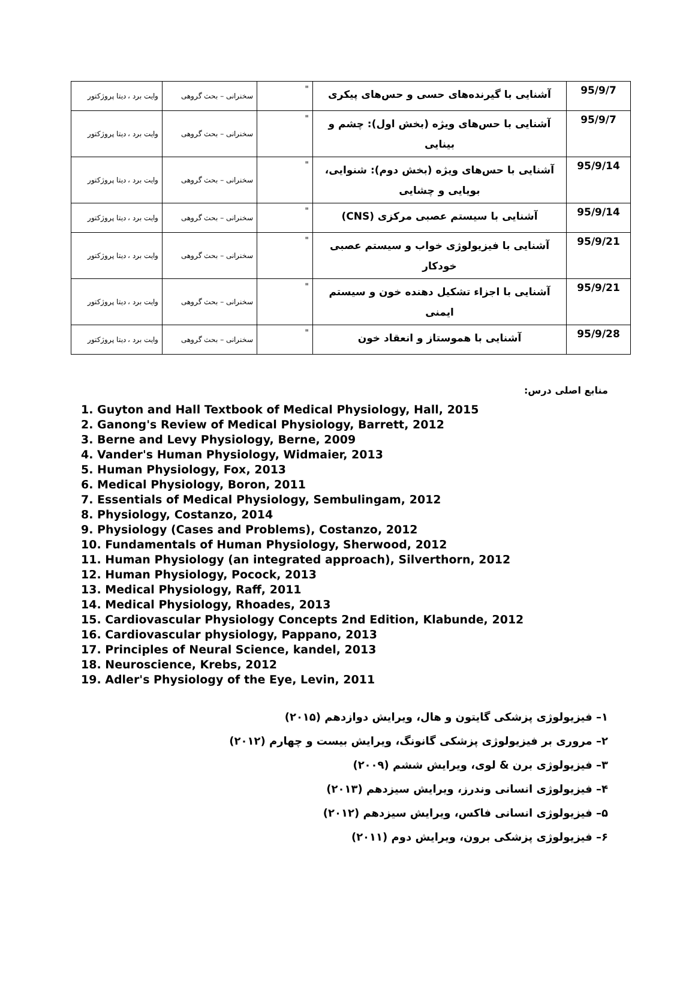| 95/9/7 | آشنایی با گیرنده‌های حسی و حس‌های پیکری | " | سخنرانی – بحث گروهی | وایت برد ، دیتا پروژکتور |
| 95/9/7 | آشنایی با حس‌های ویژه (بخش اول): چشم و بینایی | " | سخنرانی – بحث گروهی | وایت برد ، دیتا پروژکتور |
| 95/9/14 | آشنایی با حس‌های ویژه (بخش دوم): شنوایی، بویایی و چشایی | " | سخنرانی – بحث گروهی | وایت برد ، دیتا پروژکتور |
| 95/9/14 | آشنایی با سیستم عصبی مرکزی (CNS) | " | سخنرانی – بحث گروهی | وایت برد ، دیتا پروژکتور |
| 95/9/21 | آشنایی با فیزیولوژی خواب و سیستم عصبی خودکار | " | سخنرانی – بحث گروهی | وایت برد ، دیتا پروژکتور |
| 95/9/21 | آشنایی با اجزاء تشکیل دهنده خون و سیستم ایمنی | " | سخنرانی – بحث گروهی | وایت برد ، دیتا پروژکتور |
| 95/9/28 | آشنایی با هموستاز و انعقاد خون | " | سخنرانی – بحث گروهی | وایت برد ، دیتا پروژکتور |
منابع اصلی درس:
1. Guyton and Hall Textbook of Medical Physiology, Hall, 2015
2. Ganong's Review of Medical Physiology, Barrett, 2012
3. Berne and Levy Physiology, Berne, 2009
4. Vander's Human Physiology, Widmaier, 2013
5. Human Physiology, Fox, 2013
6. Medical Physiology, Boron, 2011
7. Essentials of Medical Physiology, Sembulingam, 2012
8. Physiology, Costanzo, 2014
9. Physiology (Cases and Problems), Costanzo, 2012
10. Fundamentals of Human Physiology, Sherwood, 2012
11. Human Physiology (an integrated approach), Silverthorn, 2012
12. Human Physiology, Pocock, 2013
13. Medical Physiology, Raff, 2011
14. Medical Physiology, Rhoades, 2013
15. Cardiovascular Physiology Concepts 2nd Edition, Klabunde, 2012
16. Cardiovascular physiology, Pappano, 2013
17. Principles of Neural Science, kandel, 2013
18. Neuroscience, Krebs, 2012
19. Adler's Physiology of the Eye, Levin, 2011
۱– فیزیولوژی پزشکی گایتون و هال، ویرایش دوازدهم (۲۰۱۵)
۲– مروری بر فیزیولوژی پزشکی گانونگ، ویرایش بیست و چهارم (۲۰۱۲)
۳– فیزیولوژی برن & لوی، ویرایش ششم (۲۰۰۹)
۴– فیزیولوژی انسانی وندرز، ویرایش سیزدهم (۲۰۱۳)
۵– فیزیولوژی انسانی فاکس، ویرایش سیزدهم (۲۰۱۲)
۶– فیزیولوژی پزشکی برون، ویرایش دوم (۲۰۱۱)